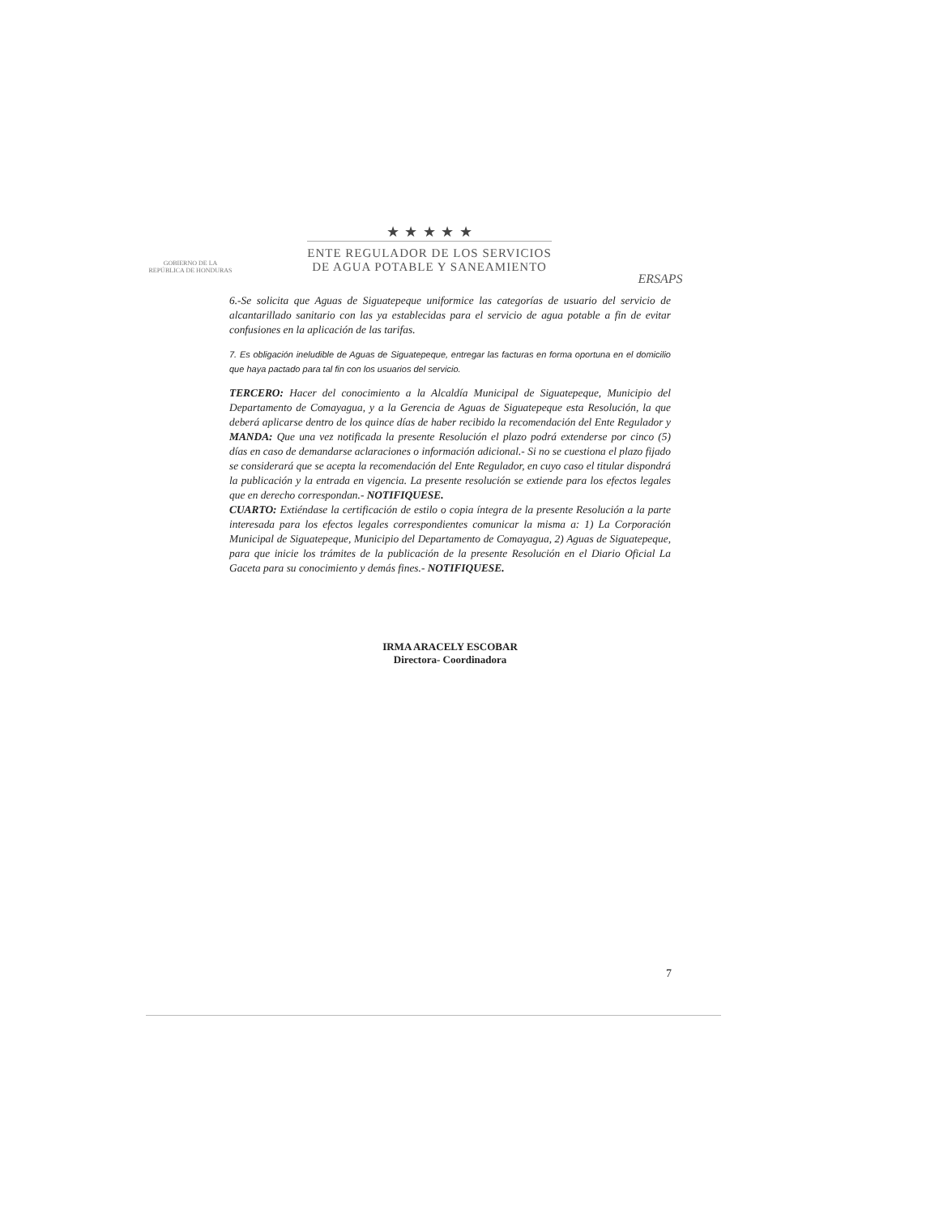GOBIERNO DE LA
REPÚBLICA DE HONDURAS
★ ★ ★ ★ ★
ENTE REGULADOR DE LOS SERVICIOS
DE AGUA POTABLE Y SANEAMIENTO
ERSAPS
6.-Se solicita que Aguas de Siguatepeque uniformice las categorías de usuario del servicio de alcantarillado sanitario con las ya establecidas para el servicio de agua potable a fin de evitar confusiones en la aplicación de las tarifas.
7. Es obligación ineludible de Aguas de Siguatepeque, entregar las facturas en forma oportuna en el domicilio que haya pactado para tal fin con los usuarios del servicio.
TERCERO: Hacer del conocimiento a la Alcaldía Municipal de Siguatepeque, Municipio del Departamento de Comayagua, y a la Gerencia de Aguas de Siguatepeque esta Resolución, la que deberá aplicarse dentro de los quince días de haber recibido la recomendación del Ente Regulador y MANDA: Que una vez notificada la presente Resolución el plazo podrá extenderse por cinco (5) días en caso de demandarse aclaraciones o información adicional.- Si no se cuestiona el plazo fijado se considerará que se acepta la recomendación del Ente Regulador, en cuyo caso el titular dispondrá la publicación y la entrada en vigencia. La presente resolución se extiende para los efectos legales que en derecho correspondan.- NOTIFIQUESE.
CUARTO: Extiéndase la certificación de estilo o copia íntegra de la presente Resolución a la parte interesada para los efectos legales correspondientes comunicar la misma a: 1) La Corporación Municipal de Siguatepeque, Municipio del Departamento de Comayagua, 2) Aguas de Siguatepeque, para que inicie los trámites de la publicación de la presente Resolución en el Diario Oficial La Gaceta para su conocimiento y demás fines.- NOTIFIQUESE.
IRMA ARACELY ESCOBAR
Directora- Coordinadora
7